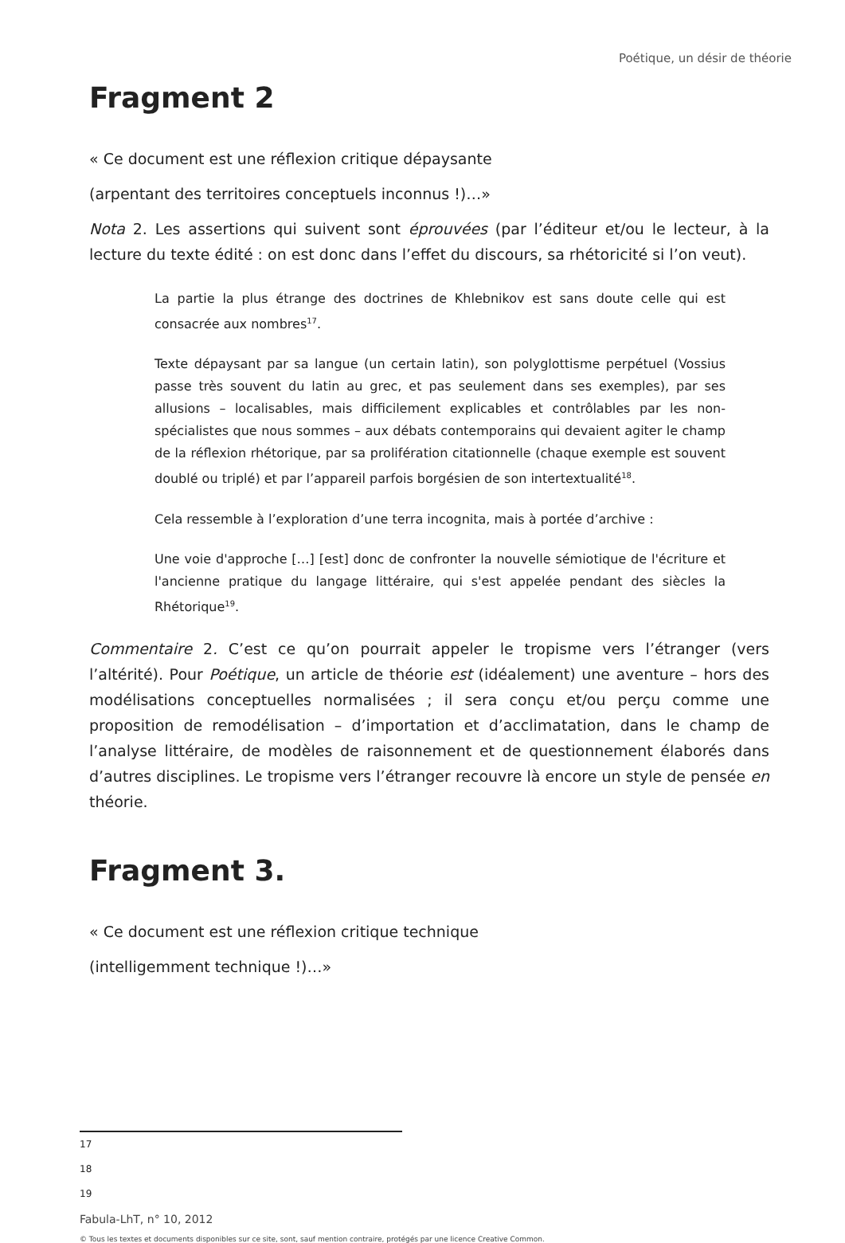Poétique, un désir de théorie
Fragment 2
« Ce document est une réflexion critique dépaysante
(arpentant des territoires conceptuels inconnus !)…»
Nota 2. Les assertions qui suivent sont éprouvées (par l’éditeur et/ou le lecteur, à la lecture du texte édité : on est donc dans l’effet du discours, sa rhétoricité si l’on veut).
La partie la plus étrange des doctrines de Khlebnikov est sans doute celle qui est consacrée aux nombres<sup>17</sup>.
Texte dépaysant par sa langue (un certain latin), son polyglottisme perpétuel (Vossius passe très souvent du latin au grec, et pas seulement dans ses exemples), par ses allusions – localisables, mais difficilement explicables et contrôlables par les non-spécialistes que nous sommes – aux débats contemporains qui devaient agiter le champ de la réflexion rhétorique, par sa prolifération citationnelle (chaque exemple est souvent doublé ou triplé) et par l’appareil parfois borgésien de son intertextualité<sup>18</sup>.
Cela ressemble à l’exploration d’une terra incognita, mais à portée d’archive :
Une voie d'approche […] [est] donc de confronter la nouvelle sémiotique de l'écriture et l'ancienne pratique du langage littéraire, qui s'est appelée pendant des siècles la Rhétorique<sup>19</sup>.
Commentaire 2. C’est ce qu’on pourrait appeler le tropisme vers l’étranger (vers l’altérité). Pour Poétique, un article de théorie est (idéalement) une aventure – hors des modélisations conceptuelles normalisées ; il sera conçu et/ou perçu comme une proposition de remodélisation – d’importation et d’acclimatation, dans le champ de l’analyse littéraire, de modèles de raisonnement et de questionnement élaborés dans d’autres disciplines. Le tropisme vers l’étranger recouvre là encore un style de pensée en théorie.
Fragment 3.
« Ce document est une réflexion critique technique
(intelligemment technique !)…»
17
18
19
Fabula-LhT, n° 10, 2012
© Tous les textes et documents disponibles sur ce site, sont, sauf mention contraire, protégés par une licence Creative Common.